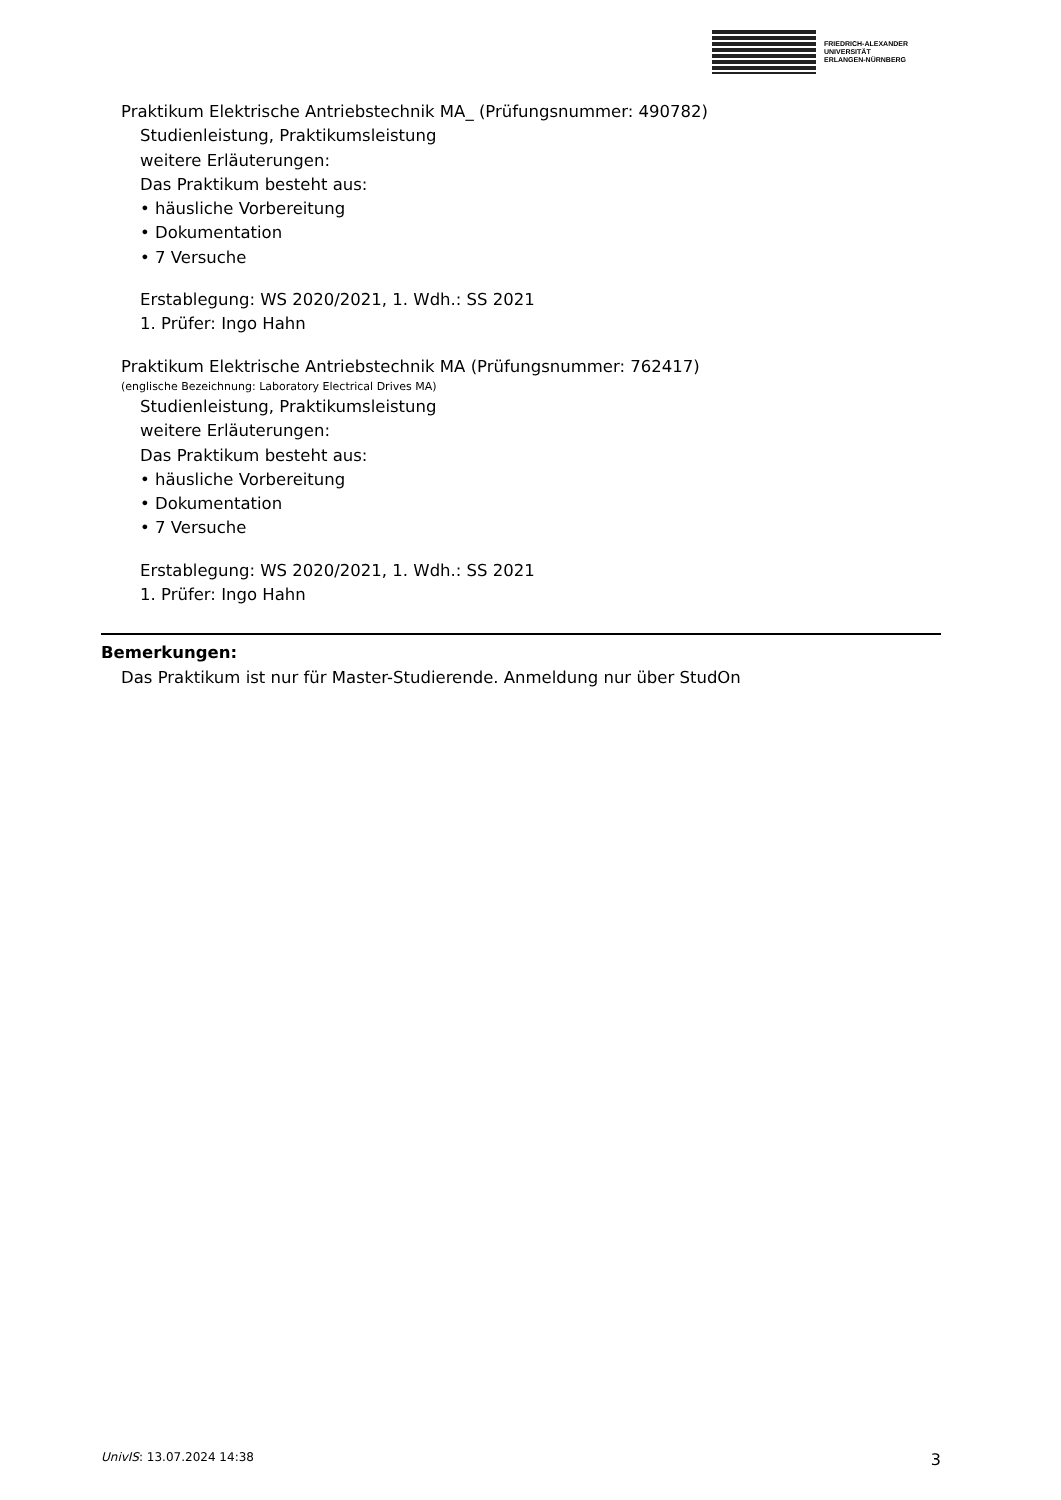FRIEDRICH-ALEXANDER
UNIVERSITÄT
ERLANGEN-NÜRNBERG
Praktikum Elektrische Antriebstechnik MA_ (Prüfungsnummer: 490782)
Studienleistung, Praktikumsleistung
weitere Erläuterungen:
Das Praktikum besteht aus:
• häusliche Vorbereitung
• Dokumentation
• 7 Versuche
Erstablegung: WS 2020/2021, 1. Wdh.: SS 2021
1. Prüfer: Ingo Hahn
Praktikum Elektrische Antriebstechnik MA (Prüfungsnummer: 762417)
(englische Bezeichnung: Laboratory Electrical Drives MA)
Studienleistung, Praktikumsleistung
weitere Erläuterungen:
Das Praktikum besteht aus:
• häusliche Vorbereitung
• Dokumentation
• 7 Versuche
Erstablegung: WS 2020/2021, 1. Wdh.: SS 2021
1. Prüfer: Ingo Hahn
Bemerkungen:
Das Praktikum ist nur für Master-Studierende. Anmeldung nur über StudOn
UnivIS: 13.07.2024 14:38 3